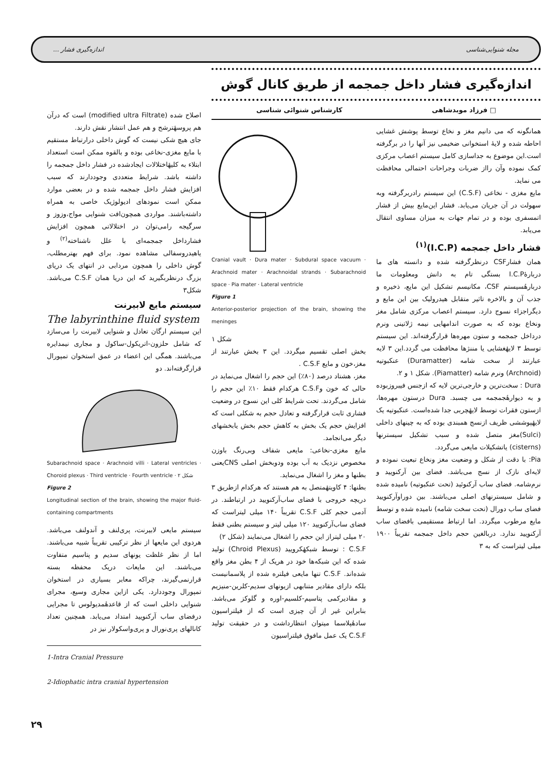مجله شنوایی‌شناسی اندازه‌گیری فشار ...
اندازه‌گیری فشار داخل جمجمه از طریق کانال گوش
□ فرزاد موبدشاهی کارشناس شنوائی شناسی
همانگونه که می دانیم مغز و نخاع توسط پوشش غشایی احاطه شده و لایهٔ استخوانی ضخیمی نیز آنها را در برگرفته است.این موضوع به جداسازی کامل سیستم اعصاب مرکزی کمک نموده وآن رااز ضربات وجراحات احتمالی محافظت می نماید.
مایع مغزی - نخاعی (C.S.F) این سیستم رادربرگرفته وبه سهولت در آن جریان می‌یابد. فشار این‌مایع بیش از فشار اتمسفری بوده و در تمام جهات به میزان مساوی انتقال می‌یابد.
فشار داخل جمجمه (I.C.P)<sup>(۱)</sup>
همان فشارCSF درنظرگرفته شده و دانسته های ما دربارهٔI.C.P بستگی تام به دانش ومعلومات ما دربارهٔسیستم CSF، مکانیسم تشکیل این مایع، ذخیره و جذب آن و بالاخره تاثیر متقابل هیدرولیک بین این مایع و دیگراجزاء نسوج دارد. سیستم اعصاب مرکزی شامل مغز ونخاع بوده که به صورت اندامهایی نیمه ژلاتینی ونرم درداخل جمجمه و ستون مهره‌ها قرارگرفته‌اند. این سیستم توسط ۳ لایهٔغشایی یا مننژها محافظت می گردد.این ۳ لایه عبارتند از سخت شامه (Duramatter) عنکبوتیه (Archnoid) ونرم شامه (Piamatter). شکل ۱ و ۲.
Dura : سخت‌ترین و خارجی‌ترین لایه که ازجنس فیبروزبوده و به دیوارهٔجمجمه می چسبد. Dura درستون مهره‌ها، ازستون فقرات توسط لایهٔچربی جدا شده‌است. عنکبوتیه یک لایهٔپوششی ظریف ازنسج همبندی بوده که به چینهای داخلی (Sulci)مغز متصل شده و سبب تشکیل سیسترنها (cisterns) یاتشکیلات مایعی می‌گردد.
Pia: با دقت از شکل و وضعیت مغز ونخاع تبعیت نموده و لایه‌ای نازک از نسج می‌باشد. فضای بین آرکنویید و نرم‌شامه. فضای ساب آرکنوئید (تحت عنکبوتیه) نامیده شده و شامل سیسترنهای اصلی می‌باشند. بین دوراوآرکنویید فضای ساب دورال (تحت سخت شامه) نامیده شده و توسط مایع مرطوب میگردد. اما ارتباط مستقیمی بافضای ساب آرکنویید ندارد. دربالغین حجم داخل جمجمه تقریباً ۱۹۰۰ میلی لیتراست که به ۳
Cranial vault · Dura mater · Subdural space vacuum · Arachnoid mater · Arachnoidal strands · Subarachnoid space · Pia mater · Lateral ventricle
Figure 1
Anterior-posterior projection of the brain, showing the meninges
شکل ۱
بخش اصلی تقسیم میگردد. این ۳ بخش عبارتند از مغز،خون و مایع C.S.F .
مغز، هشتاد درصد (۸۰٪) این حجم را اشغال می‌نماید در حالی که خون وC.S.F هرکدام فقط ۱۰٪ این حجم را شامل می‌گردند. تحت شرایط کلی این نسوج در وضعیت فشاری ثابت قرارگرفته و تعادل حجم به شکلی است که افزایش حجم یک بخش به کاهش حجم بخش یابخشهای دیگر می‌انجامد.
مایع مغزی-نخاعی: مایعی شفاف وبی‌رنگ باوزن مخصوص نزدیک به آب بوده ودوبخش اصلی CNSیعنی بطنها و مغز را اشغال می‌نماید.
بطنها: ۴ کاویتهٔمتصل به هم هستند که هرکدام ازطریق ۳ دریچه خروجی با فضای ساب‌آرکنویید در ارتباطند. در آدمی حجم کلی C.S.F تقریباً ۱۴۰ میلی لیتراست که فضای ساب‌آرکنویید ۱۲۰ میلی لیتر و سیستم بطنی فقط ۲۰ میلی لیتراز این حجم را اشغال می‌نمایند (شکل ۲)
C.S.F : توسط شبکهٔکرویید (Chroid Plexus) تولید شده که این شبکه‌ها خود در هریک از ۴ بطن مغز واقع شده‌اند. C.S.F تنها مایعی فیلتره شده از پلاسمانیست بلکه دارای مقادیر متنابهی ازیونهای سدیم-کلرین-منیزیم و مقادیرکمی پتاسیم-کلسیم-اوره و گلوکز می‌باشد. بنابراین غیر از آن چیزی است که از فیلتراسیون سادهٔپلاسما میتوان انتظارداشت و در حقیقت تولید C.S.F یک عمل مافوق فیلتراسیون
اصلاح شده (modified ultra Filtrate) است که درآن هم پروسهٔترشح و هم عمل انتشار نقش دارند.
جای هیچ شکی نیست که گوش داخلی درارتباط مستقیم با مایع مغزی-نخاعی بوده و بالقوه ممکن است استعداد ابتلاء به کلیهٔاختلالات ایجادشده در فشار داخل جمجمه را داشته باشد. شرایط متعددی وجوددارند که سبب افزایش فشار داخل جمجمه شده و در بعضی موارد ممکن است نمودهای ادیولوژیک خاصی به همراه داشته‌باشند. مواردی همچون‌افت شنوایی مواج،وزوز و سرگیجه رامی‌توان در اختلالاتی همچون افزایش فشارداخل جمجمه‌ای با علل ناشناخته<sup>(۲)</sup> و یاهیدروسفالی مشاهده نمود. برای فهم بهترمطلب، گوش داخلی را همچون مردابی در انتهای یک دریای بزرگ درنظربگیرید که این دریا همان C.S.F می‌باشد. شکل۳
سیستم مایع لابیرنت
The labyrinthine fluid system
این سیستم ارگان تعادل و شنوایی لابیرنت را می‌سازد که شامل حلزون-اتریکول-ساکول و مجاری نیمدایره می‌باشند. همگی این اعضاء در عمق استخوان تمپورال قرارگرفته‌اند. دو
Subarachnoid space · Arachnoid villi · Lateral ventricles · Choroid plexus · Third ventricle · Fourth ventricle · شکل ۲
Figure 2
Longitudinal section of the brain, showing the major fluid-containing compartments
سیستم مایعی لابیرنت، پری‌لنف و آندولنف می‌باشد. هردوی این مایعها از نظر ترکیبی تقریباً شبیه می‌باشند. اما از نظر غلظت یونهای سدیم و پتاسیم متفاوت می‌باشند. این مایعات دریک محفظه بسته قرارنمی‌گیرند، چراکه معابر بسیاری در استخوان تمپورال وجوددارد. یکی ازاین مجاری وسیع، مجرای شنوایی داخلی است که از قاعدهٔمدیولوس تا مجرایی درفضای ساب آرکنویید امتداد می‌یابد. همچنین تعداد کانالهای پری‌نورال و پری‌واسکولار نیز در
1-Intra Cranial Pressure
2-Idiophatic intra cranial hypertension
۲۹